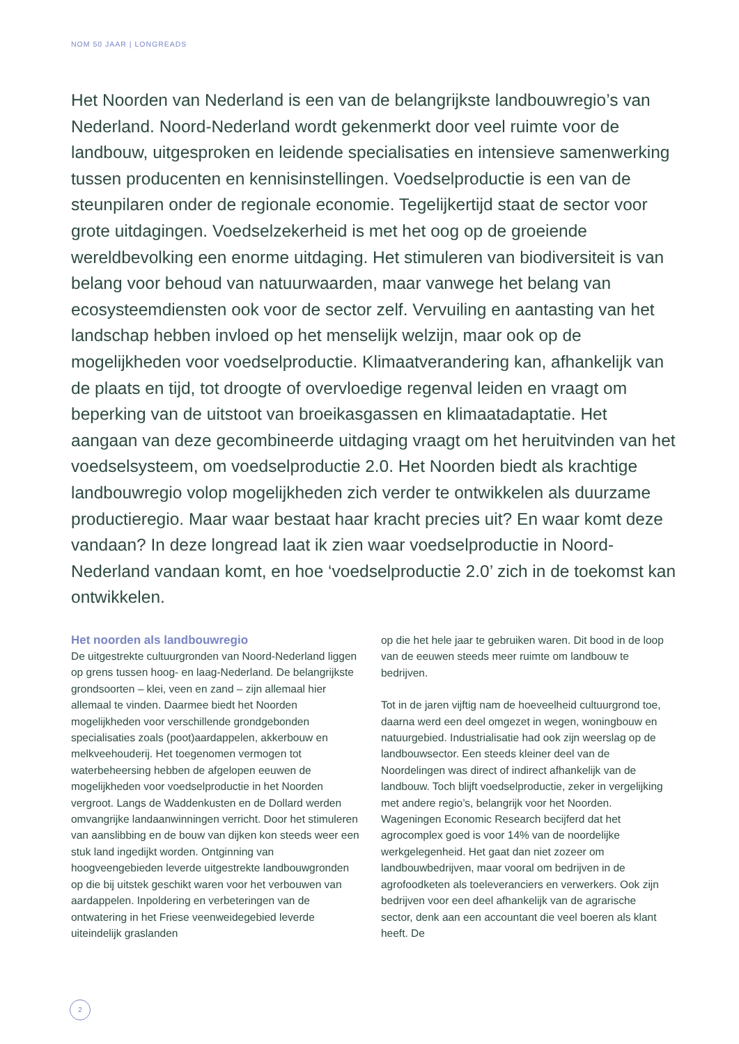NOM 50 JAAR | LONGREADS
Het Noorden van Nederland is een van de belangrijkste landbouwregio’s van Nederland. Noord-Nederland wordt gekenmerkt door veel ruimte voor de landbouw, uitgesproken en leidende specialisaties en intensieve samenwerking tussen producenten en kennisinstellingen. Voedselproductie is een van de steunpilaren onder de regionale economie. Tegelijkertijd staat de sector voor grote uitdagingen. Voedselzekerheid is met het oog op de groeiende wereldbevolking een enorme uitdaging. Het stimuleren van biodiversiteit is van belang voor behoud van natuurwaarden, maar vanwege het belang van ecosysteemdiensten ook voor de sector zelf. Vervuiling en aantasting van het landschap hebben invloed op het menselijk welzijn, maar ook op de mogelijkheden voor voedselproductie. Klimaatverandering kan, afhankelijk van de plaats en tijd, tot droogte of overvloedige regenval leiden en vraagt om beperking van de uitstoot van broeikasgassen en klimaatadaptatie. Het aangaan van deze gecombineerde uitdaging vraagt om het heruitvinden van het voedselsysteem, om voedselproductie 2.0. Het Noorden biedt als krachtige landbouwregio volop mogelijkheden zich verder te ontwikkelen als duurzame productieregio. Maar waar bestaat haar kracht precies uit? En waar komt deze vandaan? In deze longread laat ik zien waar voedselproductie in Noord-Nederland vandaan komt, en hoe ‘voedselproductie 2.0’ zich in de toekomst kan ontwikkelen.
Het noorden als landbouwregio
De uitgestrekte cultuurgronden van Noord-Nederland liggen op grens tussen hoog- en laag-Nederland. De belangrijkste grondsoorten – klei, veen en zand – zijn allemaal hier allemaal te vinden. Daarmee biedt het Noorden mogelijkheden voor verschillende grondgebonden specialisaties zoals (poot)aardappelen, akkerbouw en melkveehouderij. Het toegenomen vermogen tot waterbeheersing hebben de afgelopen eeuwen de mogelijkheden voor voedselproductie in het Noorden vergroot. Langs de Waddenkusten en de Dollard werden omvangrijke landaanwinningen verricht. Door het stimuleren van aanslibbing en de bouw van dijken kon steeds weer een stuk land ingedijkt worden. Ontginning van hoogveengebieden leverde uitgestrekte landbouwgronden op die bij uitstek geschikt waren voor het verbouwen van aardappelen. Inpoldering en verbeteringen van de ontwatering in het Friese veenweidegebied leverde uiteindelijk graslanden
op die het hele jaar te gebruiken waren. Dit bood in de loop van de eeuwen steeds meer ruimte om landbouw te bedrijven.
Tot in de jaren vijftig nam de hoeveelheid cultuurgrond toe, daarna werd een deel omgezet in wegen, woningbouw en natuurgebied. Industrialisatie had ook zijn weerslag op de landbouwsector. Een steeds kleiner deel van de Noordelingen was direct of indirect afhankelijk van de landbouw. Toch blijft voedselproductie, zeker in vergelijking met andere regio’s, belangrijk voor het Noorden. Wageningen Economic Research becijferd dat het agrocomplex goed is voor 14% van de noordelijke werkgelegenheid. Het gaat dan niet zozeer om landbouwbedrijven, maar vooral om bedrijven in de agrofoodketen als toeleveranciers en verwerkers. Ook zijn bedrijven voor een deel afhankelijk van de agrarische sector, denk aan een accountant die veel boeren als klant heeft. De
2